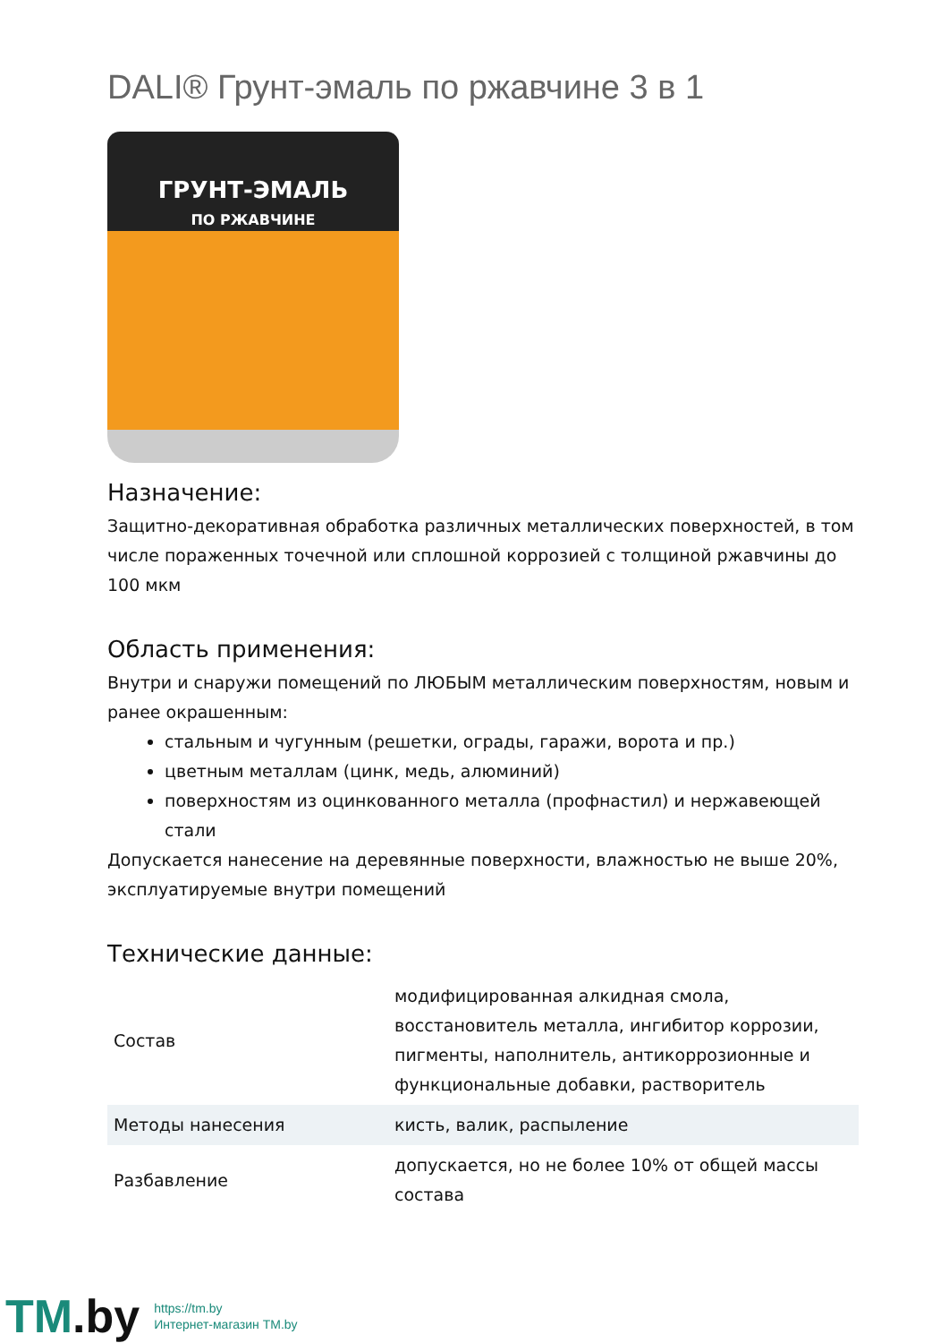DALI® Грунт-эмаль по ржавчине 3 в 1
ГРУНТ-ЭМАЛЬ
ПО РЖАВЧИНЕ
Назначение:
Защитно-декоративная обработка различных металлических поверхностей, в том числе пораженных точечной или сплошной коррозией с толщиной ржавчины до 100 мкм
Область применения:
Внутри и снаружи помещений по ЛЮБЫМ металлическим поверхностям, новым и ранее окрашенным:
стальным и чугунным (решетки, ограды, гаражи, ворота и пр.)
цветным металлам (цинк, медь, алюминий)
поверхностям из оцинкованного металла (профнастил) и нержавеющей стали
Допускается нанесение на деревянные поверхности, влажностью не выше 20%, эксплуатируемые внутри помещений
Технические данные:
| Состав | модифицированная алкидная смола, восстановитель металла, ингибитор коррозии, пигменты, наполнитель, антикоррозионные и функциональные добавки, растворитель |
| Методы нанесения | кисть, валик, распыление |
| Разбавление | допускается, но не более 10% от общей массы состава |
TM.by
https://tm.by
Интернет-магазин TM.by